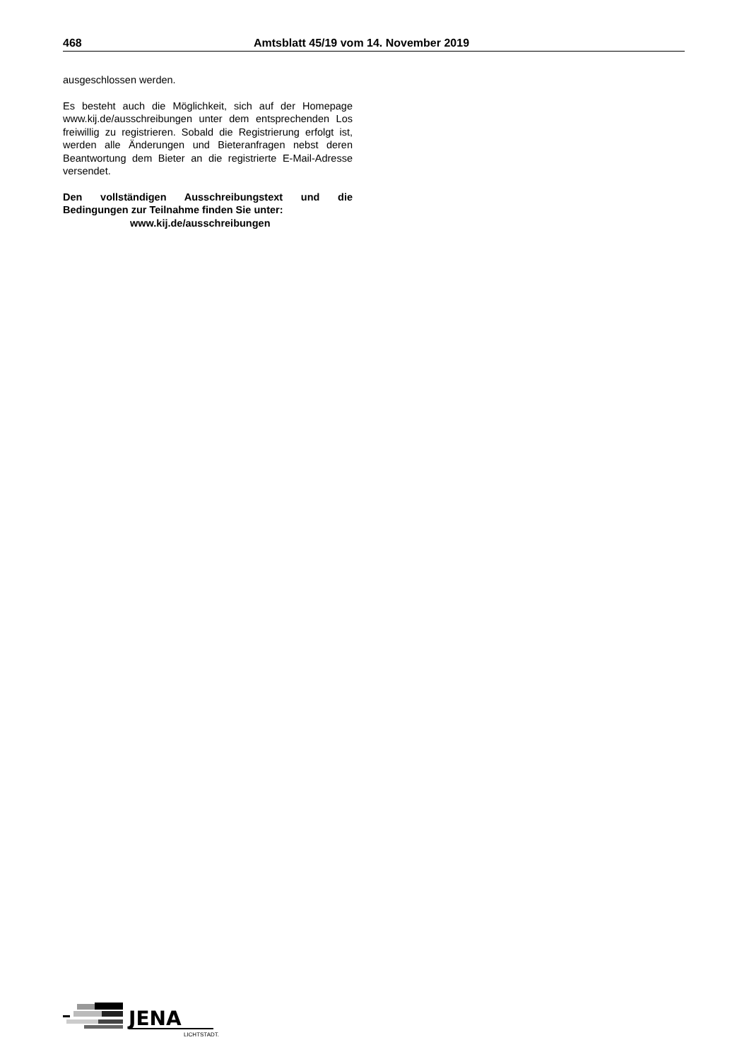468 Amtsblatt 45/19 vom 14. November 2019
ausgeschlossen werden.
Es besteht auch die Möglichkeit, sich auf der Homepage www.kij.de/ausschreibungen unter dem entsprechenden Los freiwillig zu registrieren. Sobald die Registrierung erfolgt ist, werden alle Änderungen und Bieteranfragen nebst deren Beantwortung dem Bieter an die registrierte E-Mail-Adresse versendet.
Den vollständigen Ausschreibungstext und die Bedingungen zur Teilnahme finden Sie unter:
www.kij.de/ausschreibungen
JENA
LICHTSTADT.